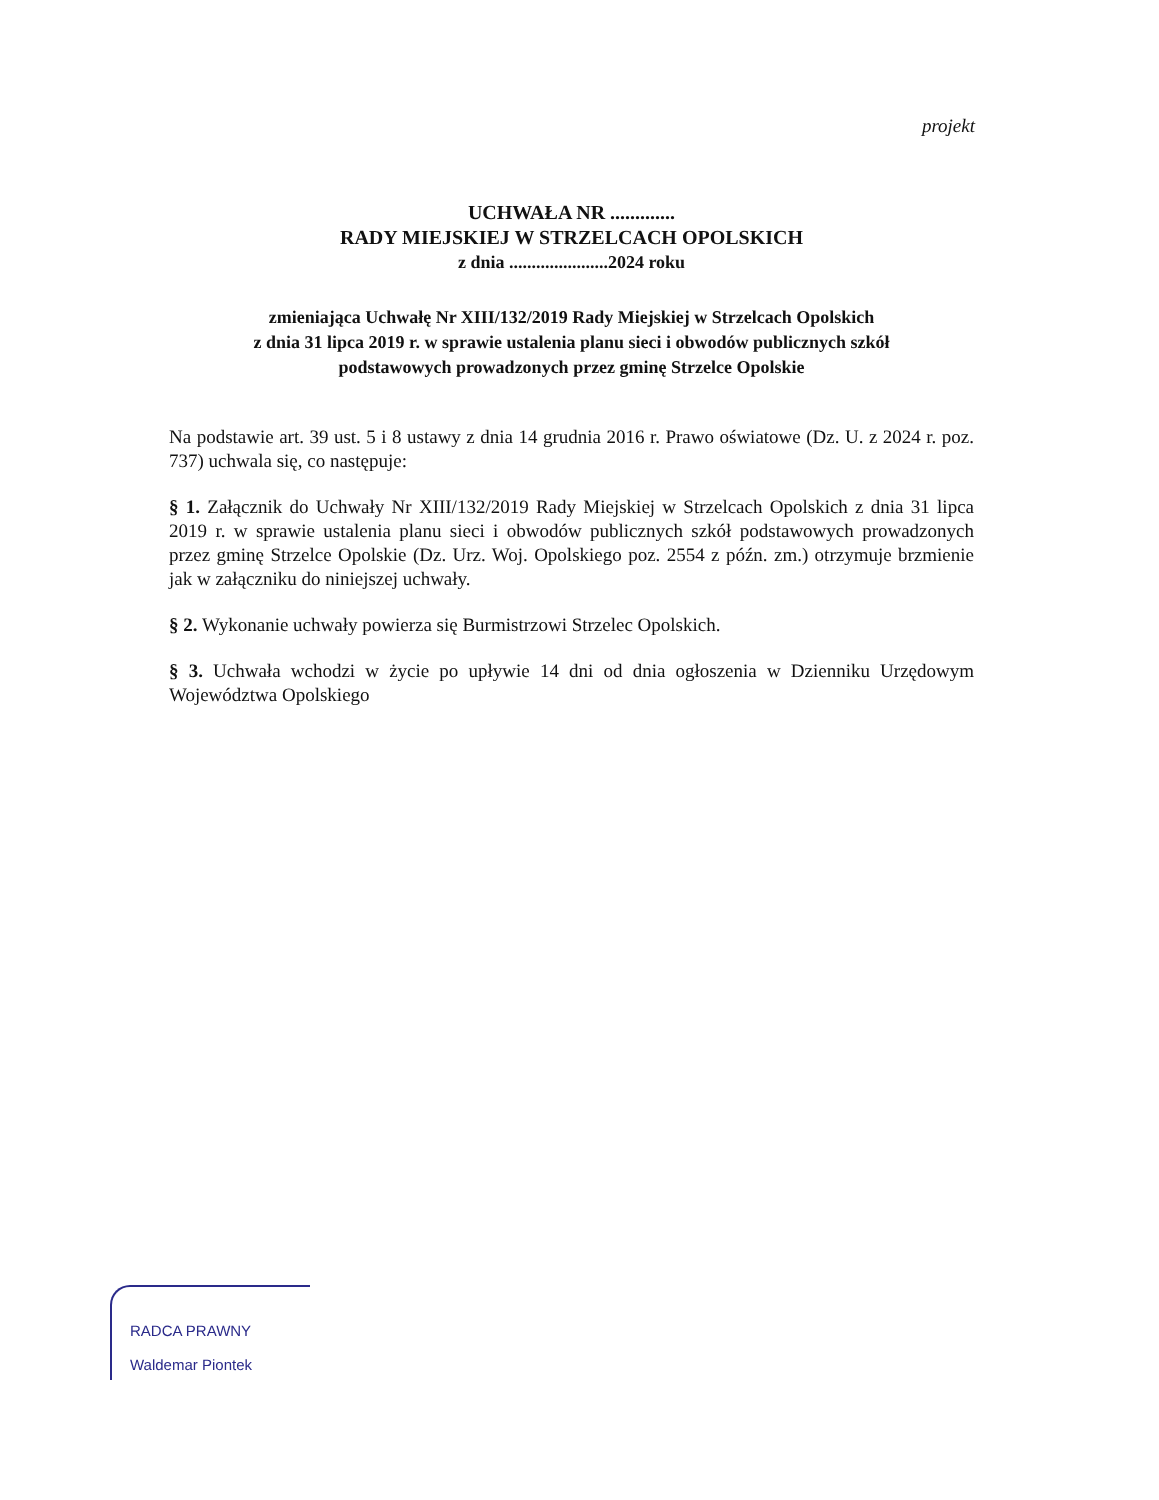projekt
UCHWAŁA NR .............
RADY MIEJSKIEJ W STRZELCACH OPOLSKICH
z dnia ......................2024 roku
zmieniająca Uchwałę Nr XIII/132/2019 Rady Miejskiej w Strzelcach Opolskich
z dnia 31 lipca 2019 r. w sprawie ustalenia planu sieci i obwodów publicznych szkół
podstawowych prowadzonych przez gminę Strzelce Opolskie
Na podstawie art. 39 ust. 5 i 8 ustawy z dnia 14 grudnia 2016 r. Prawo oświatowe (Dz. U. z 2024 r. poz. 737) uchwala się, co następuje:
§ 1. Załącznik do Uchwały Nr XIII/132/2019 Rady Miejskiej w Strzelcach Opolskich z dnia 31 lipca 2019 r. w sprawie ustalenia planu sieci i obwodów publicznych szkół podstawowych prowadzonych przez gminę Strzelce Opolskie (Dz. Urz. Woj. Opolskiego poz. 2554 z późn. zm.) otrzymuje brzmienie jak w załączniku do niniejszej uchwały.
§ 2. Wykonanie uchwały powierza się Burmistrzowi Strzelec Opolskich.
§ 3. Uchwała wchodzi w życie po upływie 14 dni od dnia ogłoszenia w Dzienniku Urzędowym Województwa Opolskiego
RADCA PRAWNY
Waldemar Piontek